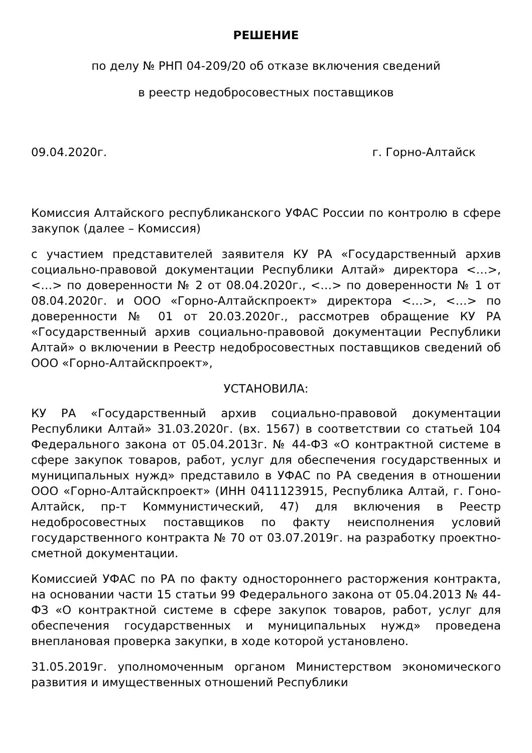РЕШЕНИЕ
по делу № РНП 04-209/20 об отказе включения сведений
в реестр недобросовестных поставщиков
09.04.2020г. г. Горно-Алтайск
Комиссия Алтайского республиканского УФАС России по контролю в сфере закупок (далее – Комиссия)
с участием представителей заявителя КУ РА «Государственный архив социально-правовой документации Республики Алтай» директора <…>, <…> по доверенности № 2 от 08.04.2020г., <…> по доверенности № 1 от 08.04.2020г. и ООО «Горно-Алтайскпроект» директора <…>, <…> по доверенности № 01 от 20.03.2020г., рассмотрев обращение КУ РА «Государственный архив социально-правовой документации Республики Алтай» о включении в Реестр недобросовестных поставщиков сведений об ООО «Горно-Алтайскпроект»,
УСТАНОВИЛА:
КУ РА «Государственный архив социально-правовой документации Республики Алтай» 31.03.2020г. (вх. 1567) в соответствии со статьей 104 Федерального закона от 05.04.2013г. № 44-ФЗ «О контрактной системе в сфере закупок товаров, работ, услуг для обеспечения государственных и муниципальных нужд» представило в УФАС по РА сведения в отношении ООО «Горно-Алтайскпроект» (ИНН 0411123915, Республика Алтай, г. Гоно-Алтайск, пр-т Коммунистический, 47) для включения в Реестр недобросовестных поставщиков по факту неисполнения условий государственного контракта № 70 от 03.07.2019г. на разработку проектно-сметной документации.
Комиссией УФАС по РА по факту одностороннего расторжения контракта, на основании части 15 статьи 99 Федерального закона от 05.04.2013 № 44-ФЗ «О контрактной системе в сфере закупок товаров, работ, услуг для обеспечения государственных и муниципальных нужд» проведена внеплановая проверка закупки, в ходе которой установлено.
31.05.2019г. уполномоченным органом Министерством экономического развития и имущественных отношений Республики